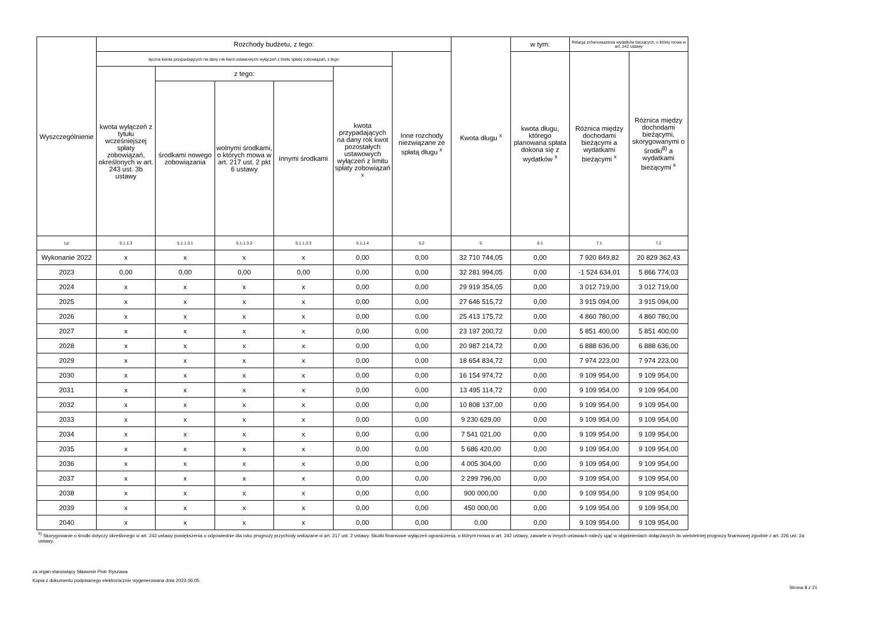| Wyszczególnienie | Rozchody budżetu, z tego: | | | | | | Kwota długu <sup>x</sup> | w tym: | Relacja zrównoważenia wydatków bieżących, o której mowa w art. 242 ustawy | |
| --- | --- | --- | --- | --- | --- | --- | --- | --- | --- | --- |
| | łączna kwota przypadających na dany rok kwot ustawowych wyłączeń z limitu spłaty zobowiązań, z tego: | | | | | Inne rozchody niezwiązane ze spłatą długu <sup>x</sup> | | kwota długu, którego planowana spłata dokona się z wydatków <sup>x</sup> | Różnica między dochodami bieżącymi a wydatkami bieżącymi <sup>x</sup> | Różnica między dochodami bieżącymi, skorygowanymi o środki<sup>8)</sup> a wydatkami bieżącymi <sup>x</sup> |
| | kwota wyłączeń z tytułu wcześniejszej spłaty zobowiązań, określonych w art. 243 ust. 3b ustawy | z tego: | | | kwota przypadających na dany rok kwot pozostałych ustawowych wyłączeń z limitu spłaty zobowiązań <sup>x</sup> | | | | | |
| | | środkami nowego zobowiązania | wolnymi środkami, o których mowa w art. 217 ust. 2 pkt 6 ustawy | innymi środkami | | | | | | |
| Lp | 5.1.1.3 | 5.1.1.3.1 | 5.1.1.3.2 | 5.1.1.3.3 | 5.1.1.4 | 5.2 | 6 | 6.1 | 7.1 | 7.2 |
| Wykonanie 2022 | x | x | x | x | 0,00 | 0,00 | 32 710 744,05 | 0,00 | 7 920 849,82 | 20 829 362,43 |
| 2023 | 0,00 | 0,00 | 0,00 | 0,00 | 0,00 | 0,00 | 32 281 994,05 | 0,00 | -1 524 634,01 | 5 866 774,03 |
| 2024 | x | x | x | x | 0,00 | 0,00 | 29 919 354,05 | 0,00 | 3 012 719,00 | 3 012 719,00 |
| 2025 | x | x | x | x | 0,00 | 0,00 | 27 646 515,72 | 0,00 | 3 915 094,00 | 3 915 094,00 |
| 2026 | x | x | x | x | 0,00 | 0,00 | 25 413 175,72 | 0,00 | 4 860 780,00 | 4 860 780,00 |
| 2027 | x | x | x | x | 0,00 | 0,00 | 23 197 200,72 | 0,00 | 5 851 400,00 | 5 851 400,00 |
| 2028 | x | x | x | x | 0,00 | 0,00 | 20 987 214,72 | 0,00 | 6 888 636,00 | 6 888 636,00 |
| 2029 | x | x | x | x | 0,00 | 0,00 | 18 654 834,72 | 0,00 | 7 974 223,00 | 7 974 223,00 |
| 2030 | x | x | x | x | 0,00 | 0,00 | 16 154 974,72 | 0,00 | 9 109 954,00 | 9 109 954,00 |
| 2031 | x | x | x | x | 0,00 | 0,00 | 13 495 114,72 | 0,00 | 9 109 954,00 | 9 109 954,00 |
| 2032 | x | x | x | x | 0,00 | 0,00 | 10 808 137,00 | 0,00 | 9 109 954,00 | 9 109 954,00 |
| 2033 | x | x | x | x | 0,00 | 0,00 | 9 230 629,00 | 0,00 | 9 109 954,00 | 9 109 954,00 |
| 2034 | x | x | x | x | 0,00 | 0,00 | 7 541 021,00 | 0,00 | 9 109 954,00 | 9 109 954,00 |
| 2035 | x | x | x | x | 0,00 | 0,00 | 5 686 420,00 | 0,00 | 9 109 954,00 | 9 109 954,00 |
| 2036 | x | x | x | x | 0,00 | 0,00 | 4 005 304,00 | 0,00 | 9 109 954,00 | 9 109 954,00 |
| 2037 | x | x | x | x | 0,00 | 0,00 | 2 299 796,00 | 0,00 | 9 109 954,00 | 9 109 954,00 |
| 2038 | x | x | x | x | 0,00 | 0,00 | 900 000,00 | 0,00 | 9 109 954,00 | 9 109 954,00 |
| 2039 | x | x | x | x | 0,00 | 0,00 | 450 000,00 | 0,00 | 9 109 954,00 | 9 109 954,00 |
| 2040 | x | x | x | x | 0,00 | 0,00 | 0,00 | 0,00 | 9 109 954,00 | 9 109 954,00 |
<sup>8)</sup> Skorygowanie o środki dotyczy określonego w art. 242 ustawy powiększenia o odpowiednie dla roku prognozy przychody wskazane w art. 217 ust. 2 ustawy. Skutki finansowe wyłączeń ograniczenia, o którym mowa w art. 242 ustawy, zawarte w innych ustawach należy ująć w objaśnieniach dołączanych do wieloletniej prognozy finansowej zgodnie z art. 226 ust. 2a ustawy.
za organ stanowiący Sławomir Piotr Ryszawa
Kopia z dokumentu podpisanego elektronicznie wygenerowana dnia 2023.06.05
Strona 8 z 21